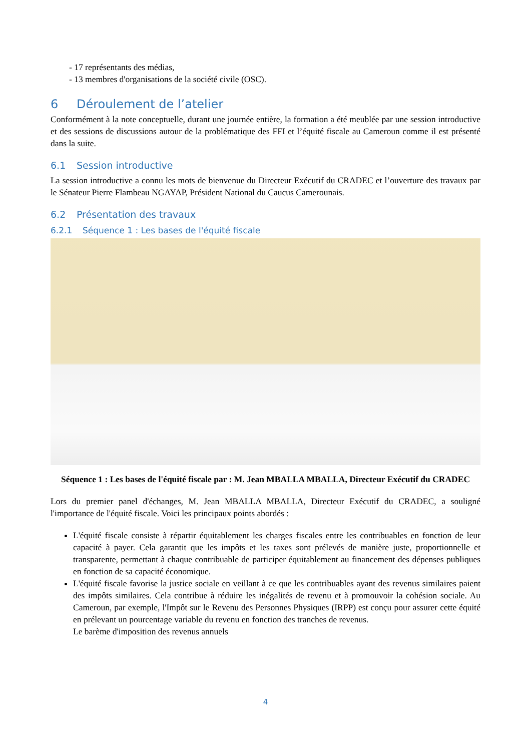- 17 représentants des médias,
- 13 membres d'organisations de la société civile (OSC).
6 Déroulement de l’atelier
Conformément à la note conceptuelle, durant une journée entière, la formation a été meublée par une session introductive et des sessions de discussions autour de la problématique des FFI et l’équité fiscale au Cameroun comme il est présenté dans la suite.
6.1 Session introductive
La session introductive a connu les mots de bienvenue du Directeur Exécutif du CRADEC et l’ouverture des travaux par le Sénateur Pierre Flambeau NGAYAP, Président National du Caucus Camerounais.
6.2 Présentation des travaux
6.2.1 Séquence 1 : Les bases de l'équité fiscale
Séquence 1 : Les bases de l'équité fiscale par : M. Jean MBALLA MBALLA, Directeur Exécutif du CRADEC
Lors du premier panel d'échanges, M. Jean MBALLA MBALLA, Directeur Exécutif du CRADEC, a souligné l'importance de l'équité fiscale. Voici les principaux points abordés :
L'équité fiscale consiste à répartir équitablement les charges fiscales entre les contribuables en fonction de leur capacité à payer. Cela garantit que les impôts et les taxes sont prélevés de manière juste, proportionnelle et transparente, permettant à chaque contribuable de participer équitablement au financement des dépenses publiques en fonction de sa capacité économique.
L'équité fiscale favorise la justice sociale en veillant à ce que les contribuables ayant des revenus similaires paient des impôts similaires. Cela contribue à réduire les inégalités de revenu et à promouvoir la cohésion sociale. Au Cameroun, par exemple, l'Impôt sur le Revenu des Personnes Physiques (IRPP) est conçu pour assurer cette équité en prélevant un pourcentage variable du revenu en fonction des tranches de revenus.
Le barème d'imposition des revenus annuels
4